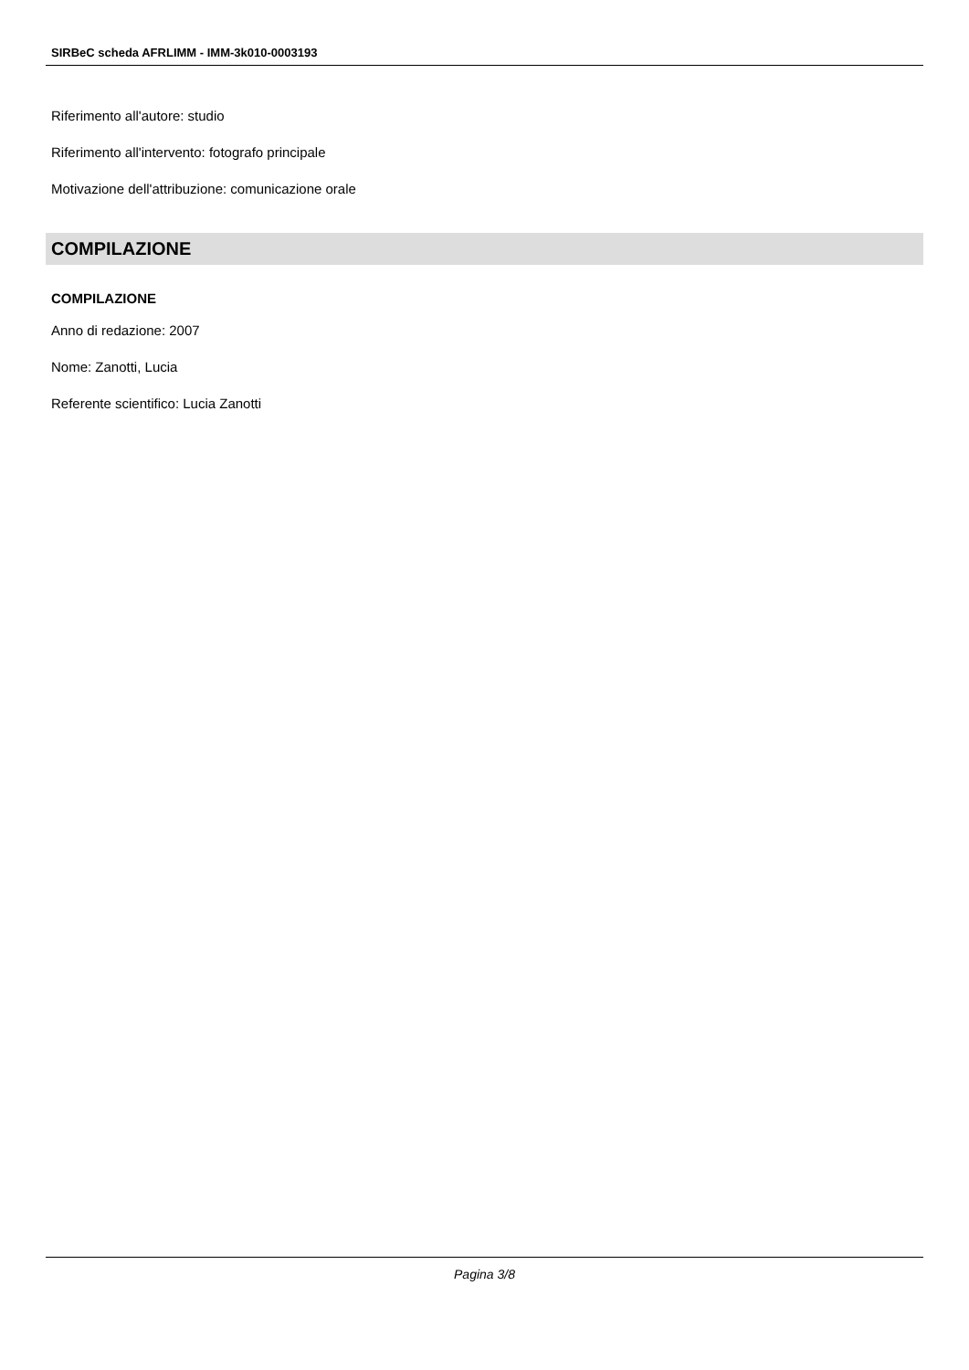SIRBeC scheda AFRLIMM - IMM-3k010-0003193
Riferimento all'autore: studio
Riferimento all'intervento: fotografo principale
Motivazione dell'attribuzione: comunicazione orale
COMPILAZIONE
COMPILAZIONE
Anno di redazione: 2007
Nome: Zanotti, Lucia
Referente scientifico: Lucia Zanotti
Pagina 3/8